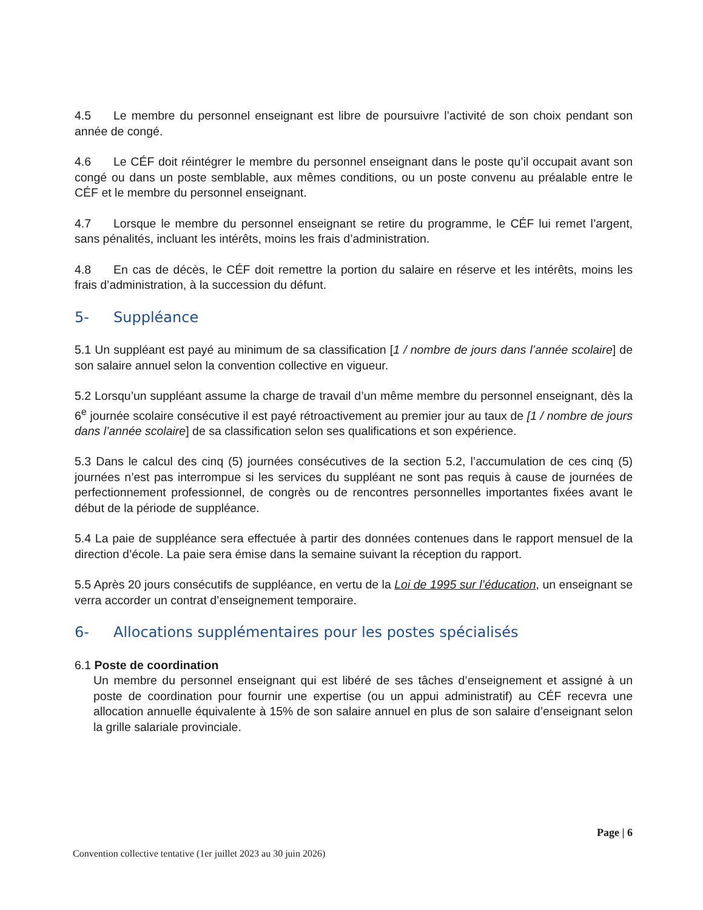4.5 Le membre du personnel enseignant est libre de poursuivre l’activité de son choix pendant son année de congé.
4.6 Le CÉF doit réintégrer le membre du personnel enseignant dans le poste qu’il occupait avant son congé ou dans un poste semblable, aux mêmes conditions, ou un poste convenu au préalable entre le CÉF et le membre du personnel enseignant.
4.7 Lorsque le membre du personnel enseignant se retire du programme, le CÉF lui remet l’argent, sans pénalités, incluant les intérêts, moins les frais d’administration.
4.8 En cas de décès, le CÉF doit remettre la portion du salaire en réserve et les intérêts, moins les frais d’administration, à la succession du défunt.
5- Suppléance
5.1 Un suppléant est payé au minimum de sa classification [1 / nombre de jours dans l’année scolaire] de son salaire annuel selon la convention collective en vigueur.
5.2 Lorsqu’un suppléant assume la charge de travail d’un même membre du personnel enseignant, dès la 6<sup>e</sup> journée scolaire consécutive il est payé rétroactivement au premier jour au taux de [1 / nombre de jours dans l’année scolaire] de sa classification selon ses qualifications et son expérience.
5.3 Dans le calcul des cinq (5) journées consécutives de la section 5.2, l’accumulation de ces cinq (5) journées n’est pas interrompue si les services du suppléant ne sont pas requis à cause de journées de perfectionnement professionnel, de congrès ou de rencontres personnelles importantes fixées avant le début de la période de suppléance.
5.4 La paie de suppléance sera effectuée à partir des données contenues dans le rapport mensuel de la direction d’école. La paie sera émise dans la semaine suivant la réception du rapport.
5.5 Après 20 jours consécutifs de suppléance, en vertu de la Loi de 1995 sur l’éducation, un enseignant se verra accorder un contrat d’enseignement temporaire.
6- Allocations supplémentaires pour les postes spécialisés
6.1 Poste de coordination
Un membre du personnel enseignant qui est libéré de ses tâches d’enseignement et assigné à un poste de coordination pour fournir une expertise (ou un appui administratif) au CÉF recevra une allocation annuelle équivalente à 15% de son salaire annuel en plus de son salaire d’enseignant selon la grille salariale provinciale.
Page | 6
Convention collective tentative (1er juillet 2023 au 30 juin 2026)